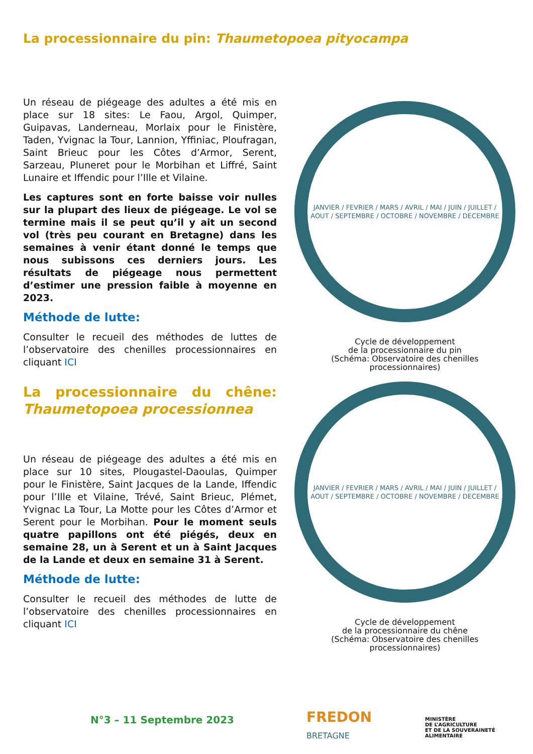La processionnaire du pin: Thaumetopoea pityocampa
Un réseau de piégeage des adultes a été mis en place sur 18 sites: Le Faou, Argol, Quimper, Guipavas, Landerneau, Morlaix pour le Finistère, Taden, Yvignac la Tour, Lannion, Yffiniac, Ploufragan, Saint Brieuc pour les Côtes d’Armor, Serent, Sarzeau, Pluneret pour le Morbihan et Liffré, Saint Lunaire et Iffendic pour l’Ille et Vilaine.
Les captures sont en forte baisse voir nulles sur la plupart des lieux de piégeage. Le vol se termine mais il se peut qu’il y ait un second vol (très peu courant en Bretagne) dans les semaines à venir étant donné le temps que nous subissons ces derniers jours. Les résultats de piégeage nous permettent d’estimer une pression faible à moyenne en 2023.
Méthode de lutte:
Consulter le recueil des méthodes de luttes de l’observatoire des chenilles processionnaires en cliquant ICI
La processionnaire du chêne: Thaumetopoea processionnea
Un réseau de piégeage des adultes a été mis en place sur 10 sites, Plougastel-Daoulas, Quimper pour le Finistère, Saint Jacques de la Lande, Iffendic pour l’Ille et Vilaine, Trévé, Saint Brieuc, Plémet, Yvignac La Tour, La Motte pour les Côtes d’Armor et Serent pour le Morbihan. Pour le moment seuls quatre papillons ont été piégés, deux en semaine 28, un à Serent et un à Saint Jacques de la Lande et deux en semaine 31 à Serent.
Méthode de lutte:
Consulter le recueil des méthodes de lutte de l’observatoire des chenilles processionnaires en cliquant ICI
JANVIER / FEVRIER / MARS / AVRIL / MAI / JUIN / JUILLET / AOUT / SEPTEMBRE / OCTOBRE / NOVEMBRE / DECEMBRE
Cycle de développement
de la processionnaire du pin
(Schéma: Observatoire des chenilles
processionnaires)
JANVIER / FEVRIER / MARS / AVRIL / MAI / JUIN / JUILLET / AOUT / SEPTEMBRE / OCTOBRE / NOVEMBRE / DECEMBRE
Cycle de développement
de la processionnaire du chêne
(Schéma: Observatoire des chenilles
processionnaires)
N°3 – 11 Septembre 2023
FREDON
BRETAGNE
MINISTÈRE
DE L’AGRICULTURE
ET DE LA SOUVERAINETÉ
ALIMENTAIRE